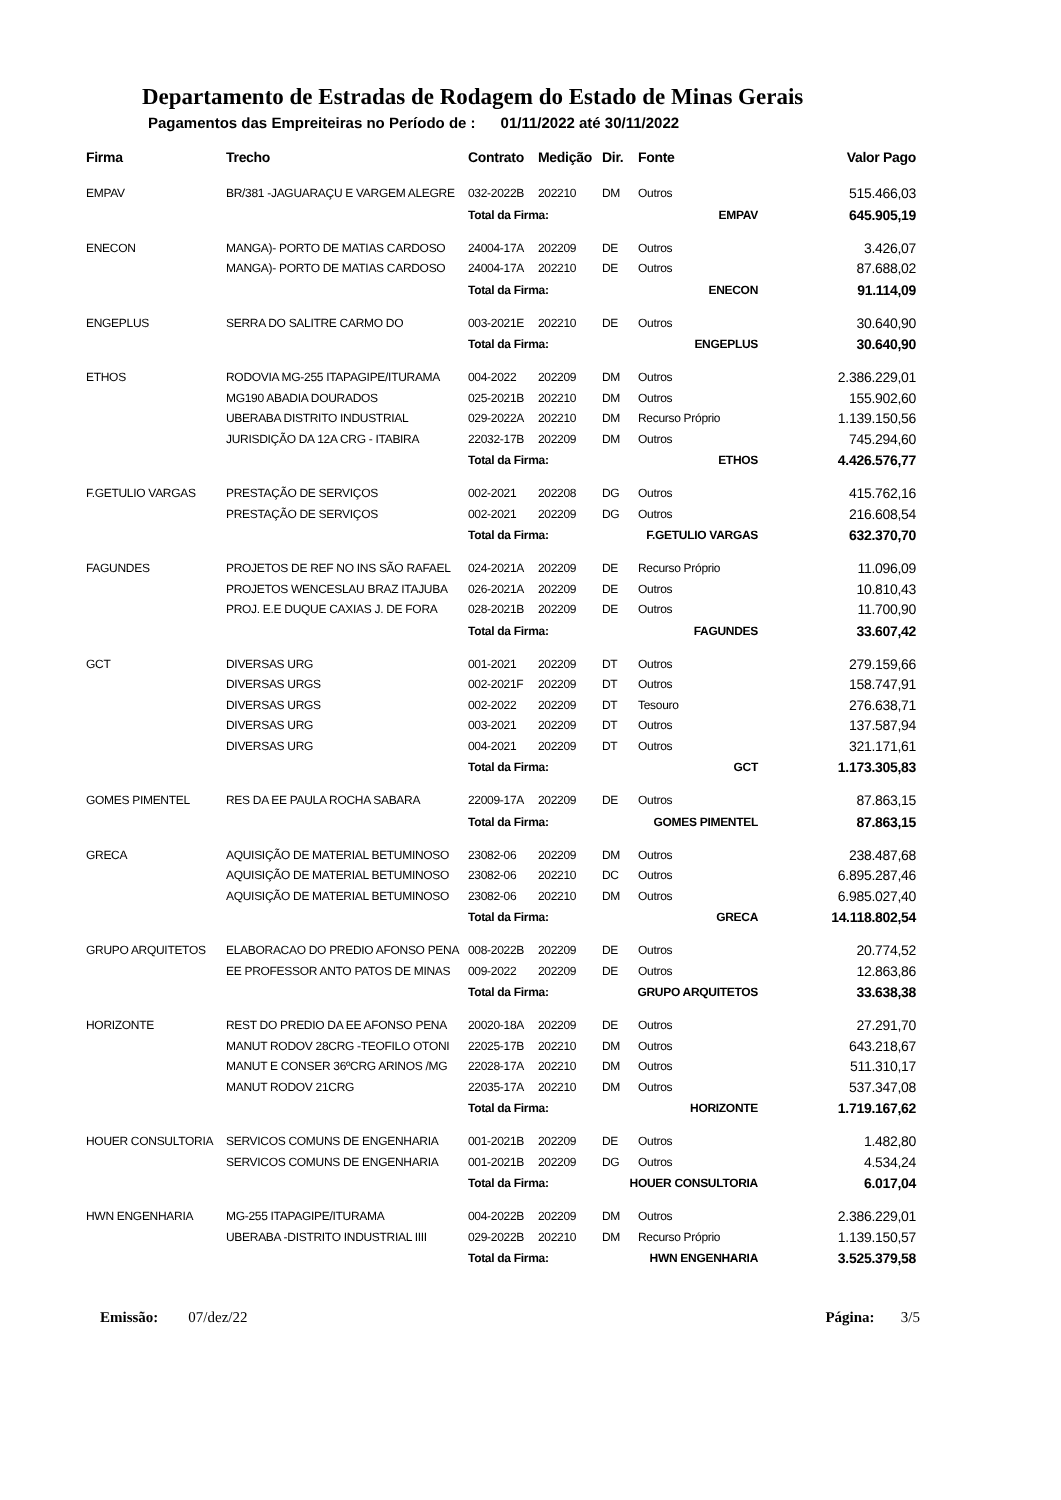Departamento de Estradas de Rodagem do Estado de Minas Gerais
Pagamentos das Empreiteiras no Período de : 01/11/2022 até 30/11/2022
| Firma | Trecho | Contrato | Medição | Dir. | Fonte | Valor Pago |
| --- | --- | --- | --- | --- | --- | --- |
| EMPAV | BR/381 -JAGUARAÇU E VARGEM ALEGRE | 032-2022B | 202210 | DM | Outros | 515.466,03 |
| | | Total da Firma: | | EMPAV | | 645.905,19 |
| ENECON | MANGA)- PORTO DE MATIAS CARDOSO | 24004-17A | 202209 | DE | Outros | 3.426,07 |
| | MANGA)- PORTO DE MATIAS CARDOSO | 24004-17A | 202210 | DE | Outros | 87.688,02 |
| | | Total da Firma: | | ENECON | | 91.114,09 |
| ENGEPLUS | SERRA DO SALITRE CARMO DO | 003-2021E | 202210 | DE | Outros | 30.640,90 |
| | | Total da Firma: | | ENGEPLUS | | 30.640,90 |
| ETHOS | RODOVIA MG-255 ITAPAGIPE/ITURAMA | 004-2022 | 202209 | DM | Outros | 2.386.229,01 |
| | MG190 ABADIA DOURADOS | 025-2021B | 202210 | DM | Outros | 155.902,60 |
| | UBERABA DISTRITO INDUSTRIAL | 029-2022A | 202210 | DM | Recurso Próprio | 1.139.150,56 |
| | JURISDIÇÃO DA 12A CRG - ITABIRA | 22032-17B | 202209 | DM | Outros | 745.294,60 |
| | | Total da Firma: | | ETHOS | | 4.426.576,77 |
| F.GETULIO VARGAS | PRESTAÇÃO DE SERVIÇOS | 002-2021 | 202208 | DG | Outros | 415.762,16 |
| | PRESTAÇÃO DE SERVIÇOS | 002-2021 | 202209 | DG | Outros | 216.608,54 |
| | | Total da Firma: | | F.GETULIO VARGAS | | 632.370,70 |
| FAGUNDES | PROJETOS DE REF NO INS SÃO RAFAEL | 024-2021A | 202209 | DE | Recurso Próprio | 11.096,09 |
| | PROJETOS WENCESLAU BRAZ ITAJUBA | 026-2021A | 202209 | DE | Outros | 10.810,43 |
| | PROJ. E.E DUQUE CAXIAS J. DE FORA | 028-2021B | 202209 | DE | Outros | 11.700,90 |
| | | Total da Firma: | | FAGUNDES | | 33.607,42 |
| GCT | DIVERSAS URG | 001-2021 | 202209 | DT | Outros | 279.159,66 |
| | DIVERSAS URGS | 002-2021F | 202209 | DT | Outros | 158.747,91 |
| | DIVERSAS URGS | 002-2022 | 202209 | DT | Tesouro | 276.638,71 |
| | DIVERSAS URG | 003-2021 | 202209 | DT | Outros | 137.587,94 |
| | DIVERSAS URG | 004-2021 | 202209 | DT | Outros | 321.171,61 |
| | | Total da Firma: | | GCT | | 1.173.305,83 |
| GOMES PIMENTEL | RES DA EE PAULA ROCHA SABARA | 22009-17A | 202209 | DE | Outros | 87.863,15 |
| | | Total da Firma: | | GOMES PIMENTEL | | 87.863,15 |
| GRECA | AQUISIÇÃO DE MATERIAL BETUMINOSO | 23082-06 | 202209 | DM | Outros | 238.487,68 |
| | AQUISIÇÃO DE MATERIAL BETUMINOSO | 23082-06 | 202210 | DC | Outros | 6.895.287,46 |
| | AQUISIÇÃO DE MATERIAL BETUMINOSO | 23082-06 | 202210 | DM | Outros | 6.985.027,40 |
| | | Total da Firma: | | GRECA | | 14.118.802,54 |
| GRUPO ARQUITETOS | ELABORACAO DO PREDIO AFONSO PENA | 008-2022B | 202209 | DE | Outros | 20.774,52 |
| | EE PROFESSOR ANTO PATOS DE MINAS | 009-2022 | 202209 | DE | Outros | 12.863,86 |
| | | Total da Firma: | | GRUPO ARQUITETOS | | 33.638,38 |
| HORIZONTE | REST DO PREDIO DA EE AFONSO PENA | 20020-18A | 202209 | DE | Outros | 27.291,70 |
| | MANUT RODOV 28CRG -TEOFILO OTONI | 22025-17B | 202210 | DM | Outros | 643.218,67 |
| | MANUT E CONSER 36ºCRG ARINOS /MG | 22028-17A | 202210 | DM | Outros | 511.310,17 |
| | MANUT RODOV 21CRG | 22035-17A | 202210 | DM | Outros | 537.347,08 |
| | | Total da Firma: | | HORIZONTE | | 1.719.167,62 |
| HOUER CONSULTORIA | SERVICOS COMUNS DE ENGENHARIA | 001-2021B | 202209 | DE | Outros | 1.482,80 |
| | SERVICOS COMUNS DE ENGENHARIA | 001-2021B | 202209 | DG | Outros | 4.534,24 |
| | | Total da Firma: | | HOUER CONSULTORIA | | 6.017,04 |
| HWN ENGENHARIA | MG-255 ITAPAGIPE/ITURAMA | 004-2022B | 202209 | DM | Outros | 2.386.229,01 |
| | UBERABA -DISTRITO INDUSTRIAL IIII | 029-2022B | 202210 | DM | Recurso Próprio | 1.139.150,57 |
| | | Total da Firma: | | HWN ENGENHARIA | | 3.525.379,58 |
Emissão: 07/dez/22 Página: 3/5